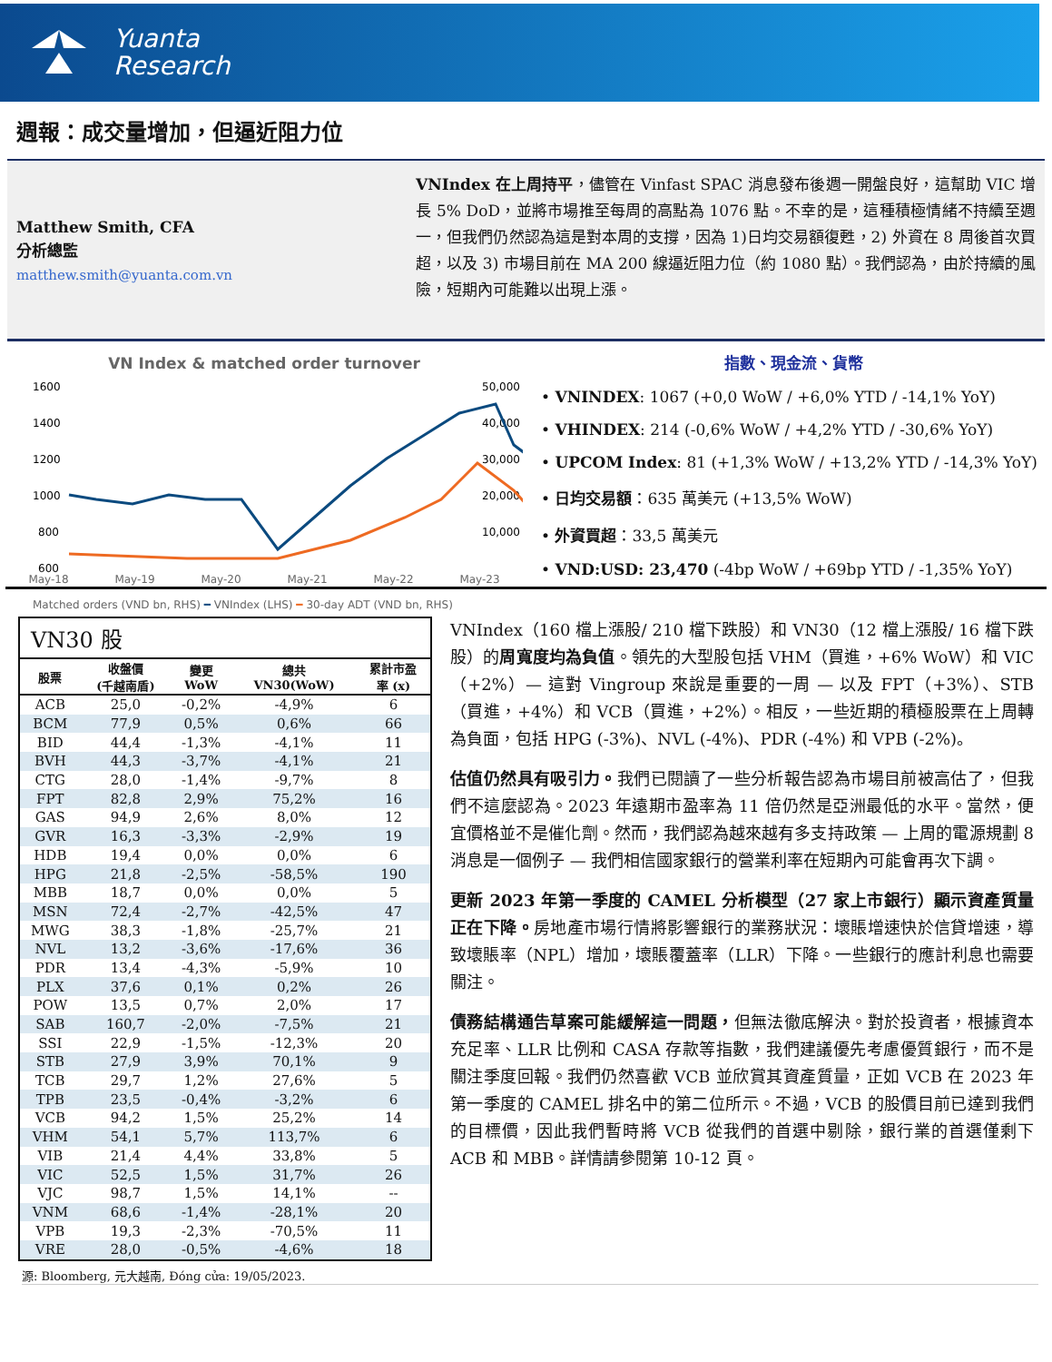Yuanta
Research
週報：成交量增加，但逼近阻力位
Matthew Smith, CFA
分析總監
matthew.smith@yuanta.com.vn
VNIndex 在上周持平，儘管在 Vinfast SPAC 消息發布後週一開盤良好，這幫助 VIC 增長 5% DoD，並將市場推至每周的高點為 1076 點。不幸的是，這種積極情緒不持續至週一，但我們仍然認為這是對本周的支撐，因為 1)日均交易額復甦，2) 外資在 8 周後首次買超，以及 3) 市場目前在 MA 200 線逼近阻力位（約 1080 點）。我們認為，由於持續的風險，短期內可能難以出現上漲。
VN Index & matched order turnover
1600
1400
1200
1000
800
600
50,000
40,000
30,000
20,000
10,000
May-18 May-19 May-20 May-21 May-22 May-23
Matched orders (VND bn, RHS) ━ VNIndex (LHS) ━ 30-day ADT (VND bn, RHS)
指數、現金流、貨幣
• VNINDEX: 1067 (+0,0 WoW / +6,0% YTD / -14,1% YoY)
• VHINDEX: 214 (-0,6% WoW / +4,2% YTD / -30,6% YoY)
• UPCOM Index: 81 (+1,3% WoW / +13,2% YTD / -14,3% YoY)
• 日均交易額：635 萬美元 (+13,5% WoW)
• 外資買超：33,5 萬美元
• VND:USD: 23,470 (-4bp WoW / +69bp YTD / -1,35% YoY)
| VN30 股 | | | | |
| 股票 | 收盤價 (千越南盾) | 變更 WoW | 總共 VN30(WoW) | 累計市盈 率 (x) |
| ACB | 25,0 | -0,2% | -4,9% | 6 |
| BCM | 77,9 | 0,5% | 0,6% | 66 |
| BID | 44,4 | -1,3% | -4,1% | 11 |
| BVH | 44,3 | -3,7% | -4,1% | 21 |
| CTG | 28,0 | -1,4% | -9,7% | 8 |
| FPT | 82,8 | 2,9% | 75,2% | 16 |
| GAS | 94,9 | 2,6% | 8,0% | 12 |
| GVR | 16,3 | -3,3% | -2,9% | 19 |
| HDB | 19,4 | 0,0% | 0,0% | 6 |
| HPG | 21,8 | -2,5% | -58,5% | 190 |
| MBB | 18,7 | 0,0% | 0,0% | 5 |
| MSN | 72,4 | -2,7% | -42,5% | 47 |
| MWG | 38,3 | -1,8% | -25,7% | 21 |
| NVL | 13,2 | -3,6% | -17,6% | 36 |
| PDR | 13,4 | -4,3% | -5,9% | 10 |
| PLX | 37,6 | 0,1% | 0,2% | 26 |
| POW | 13,5 | 0,7% | 2,0% | 17 |
| SAB | 160,7 | -2,0% | -7,5% | 21 |
| SSI | 22,9 | -1,5% | -12,3% | 20 |
| STB | 27,9 | 3,9% | 70,1% | 9 |
| TCB | 29,7 | 1,2% | 27,6% | 5 |
| TPB | 23,5 | -0,4% | -3,2% | 6 |
| VCB | 94,2 | 1,5% | 25,2% | 14 |
| VHM | 54,1 | 5,7% | 113,7% | 6 |
| VIB | 21,4 | 4,4% | 33,8% | 5 |
| VIC | 52,5 | 1,5% | 31,7% | 26 |
| VJC | 98,7 | 1,5% | 14,1% | -- |
| VNM | 68,6 | -1,4% | -28,1% | 20 |
| VPB | 19,3 | -2,3% | -70,5% | 11 |
| VRE | 28,0 | -0,5% | -4,6% | 18 |
VNIndex（160 檔上漲股/ 210 檔下跌股）和 VN30（12 檔上漲股/ 16 檔下跌股）的周寬度均為負值。領先的大型股包括 VHM（買進，+6% WoW）和 VIC（+2%）— 這對 Vingroup 來說是重要的一周 — 以及 FPT（+3%）、STB（買進，+4%）和 VCB（買進，+2%）。相反，一些近期的積極股票在上周轉為負面，包括 HPG (-3%)、NVL (-4%)、PDR (-4%) 和 VPB (-2%)。
估值仍然具有吸引力。我們已閱讀了一些分析報告認為市場目前被高估了，但我們不這麼認為。2023 年遠期市盈率為 11 倍仍然是亞洲最低的水平。當然，便宜價格並不是催化劑。然而，我們認為越來越有多支持政策 — 上周的電源規劃 8 消息是一個例子 — 我們相信國家銀行的營業利率在短期內可能會再次下調。
更新 2023 年第一季度的 CAMEL 分析模型（27 家上市銀行）顯示資產質量正在下降。房地產市場行情將影響銀行的業務狀況：壞賬增速快於信貸增速，導致壞賬率（NPL）增加，壞賬覆蓋率（LLR）下降。一些銀行的應計利息也需要關注。
債務結構通告草案可能緩解這一問題，但無法徹底解決。對於投資者，根據資本充足率、LLR 比例和 CASA 存款等指數，我們建議優先考慮優質銀行，而不是關注季度回報。我們仍然喜歡 VCB 並欣賞其資產質量，正如 VCB 在 2023 年第一季度的 CAMEL 排名中的第二位所示。不過，VCB 的股價目前已達到我們的目標價，因此我們暫時將 VCB 從我們的首選中剔除，銀行業的首選僅剩下 ACB 和 MBB。詳情請參閱第 10-12 頁。
源: Bloomberg, 元大越南, Đóng cửa: 19/05/2023.